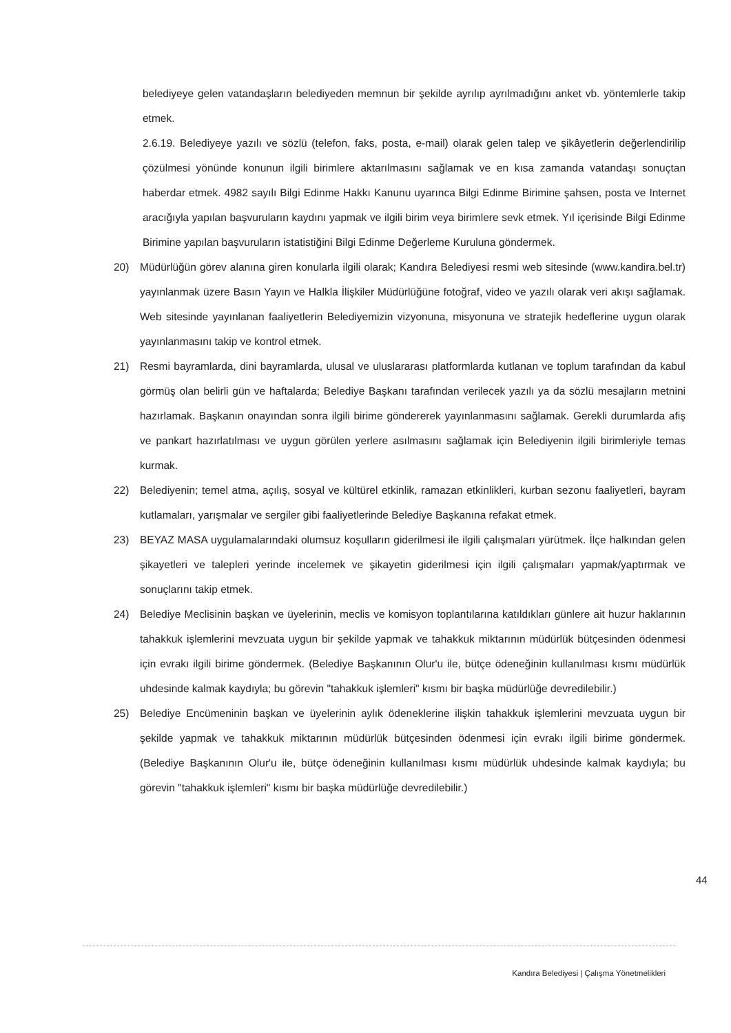belediyeye gelen vatandaşların belediyeden memnun bir şekilde ayrılıp ayrılmadığını anket vb. yöntemlerle takip etmek.
2.6.19. Belediyeye yazılı ve sözlü (telefon, faks, posta, e-mail) olarak gelen talep ve şikâyetlerin değerlendirilip çözülmesi yönünde konunun ilgili birimlere aktarılmasını sağlamak ve en kısa zamanda vatandaşı sonuçtan haberdar etmek. 4982 sayılı Bilgi Edinme Hakkı Kanunu uyarınca Bilgi Edinme Birimine şahsen, posta ve Internet aracığıyla yapılan başvuruların kaydını yapmak ve ilgili birim veya birimlere sevk etmek. Yıl içerisinde Bilgi Edinme Birimine yapılan başvuruların istatistiğini Bilgi Edinme Değerleme Kuruluna göndermek.
20) Müdürlüğün görev alanına giren konularla ilgili olarak; Kandıra Belediyesi resmi web sitesinde (www.kandira.bel.tr) yayınlanmak üzere Basın Yayın ve Halkla İlişkiler Müdürlüğüne fotoğraf, video ve yazılı olarak veri akışı sağlamak. Web sitesinde yayınlanan faaliyetlerin Belediyemizin vizyonuna, misyonuna ve stratejik hedeflerine uygun olarak yayınlanmasını takip ve kontrol etmek.
21) Resmi bayramlarda, dini bayramlarda, ulusal ve uluslararası platformlarda kutlanan ve toplum tarafından da kabul görmüş olan belirli gün ve haftalarda; Belediye Başkanı tarafından verilecek yazılı ya da sözlü mesajların metnini hazırlamak. Başkanın onayından sonra ilgili birime göndererek yayınlanmasını sağlamak. Gerekli durumlarda afiş ve pankart hazırlatılması ve uygun görülen yerlere asılmasını sağlamak için Belediyenin ilgili birimleriyle temas kurmak.
22) Belediyenin; temel atma, açılış, sosyal ve kültürel etkinlik, ramazan etkinlikleri, kurban sezonu faaliyetleri, bayram kutlamaları, yarışmalar ve sergiler gibi faaliyetlerinde Belediye Başkanına refakat etmek.
23) BEYAZ MASA uygulamalarındaki olumsuz koşulların giderilmesi ile ilgili çalışmaları yürütmek. İlçe halkından gelen şikayetleri ve talepleri yerinde incelemek ve şikayetin giderilmesi için ilgili çalışmaları yapmak/yaptırmak ve sonuçlarını takip etmek.
24) Belediye Meclisinin başkan ve üyelerinin, meclis ve komisyon toplantılarına katıldıkları günlere ait huzur haklarının tahakkuk işlemlerini mevzuata uygun bir şekilde yapmak ve tahakkuk miktarının müdürlük bütçesinden ödenmesi için evrakı ilgili birime göndermek. (Belediye Başkanının Olur'u ile, bütçe ödeneğinin kullanılması kısmı müdürlük uhdesinde kalmak kaydıyla; bu görevin "tahakkuk işlemleri" kısmı bir başka müdürlüğe devredilebilir.)
25) Belediye Encümeninin başkan ve üyelerinin aylık ödeneklerine ilişkin tahakkuk işlemlerini mevzuata uygun bir şekilde yapmak ve tahakkuk miktarının müdürlük bütçesinden ödenmesi için evrakı ilgili birime göndermek. (Belediye Başkanının Olur'u ile, bütçe ödeneğinin kullanılması kısmı müdürlük uhdesinde kalmak kaydıyla; bu görevin "tahakkuk işlemleri" kısmı bir başka müdürlüğe devredilebilir.)
44
Kandıra Belediyesi | Çalışma Yönetmelikleri